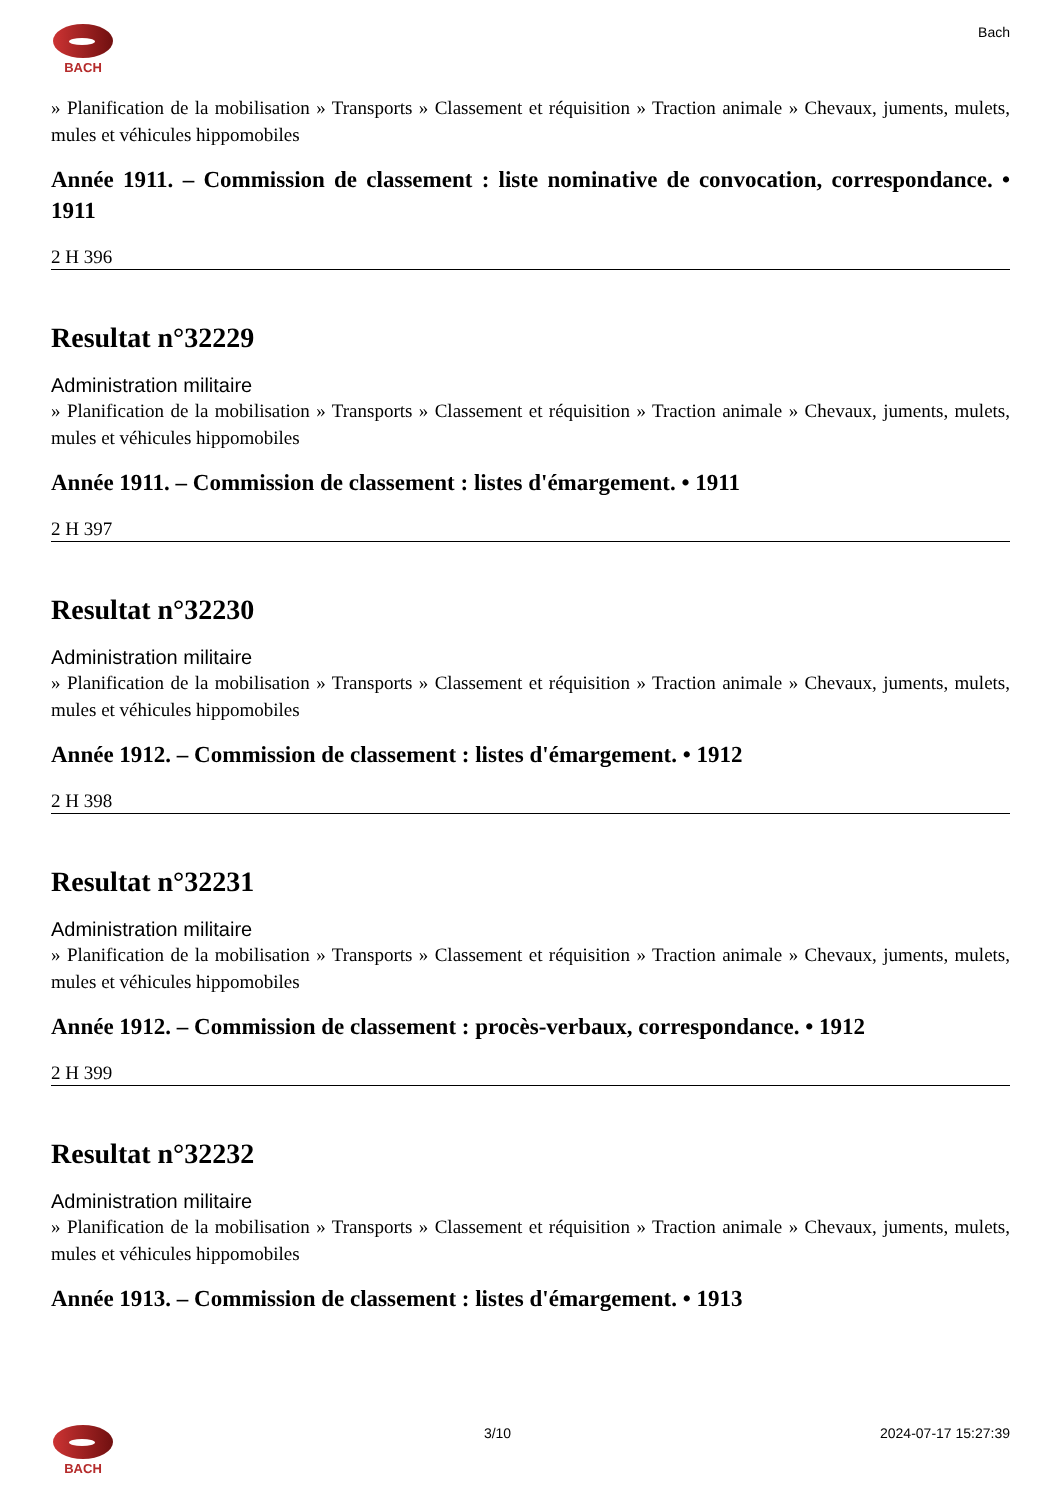BACH Bach
» Planification de la mobilisation » Transports » Classement et réquisition » Traction animale » Chevaux, juments, mulets, mules et véhicules hippomobiles
Année 1911. – Commission de classement : liste nominative de convocation, correspondance. • 1911
2 H 396
Resultat n°32229
Administration militaire
» Planification de la mobilisation » Transports » Classement et réquisition » Traction animale » Chevaux, juments, mulets, mules et véhicules hippomobiles
Année 1911. – Commission de classement : listes d'émargement. • 1911
2 H 397
Resultat n°32230
Administration militaire
» Planification de la mobilisation » Transports » Classement et réquisition » Traction animale » Chevaux, juments, mulets, mules et véhicules hippomobiles
Année 1912. – Commission de classement : listes d'émargement. • 1912
2 H 398
Resultat n°32231
Administration militaire
» Planification de la mobilisation » Transports » Classement et réquisition » Traction animale » Chevaux, juments, mulets, mules et véhicules hippomobiles
Année 1912. – Commission de classement : procès-verbaux, correspondance. • 1912
2 H 399
Resultat n°32232
Administration militaire
» Planification de la mobilisation » Transports » Classement et réquisition » Traction animale » Chevaux, juments, mulets, mules et véhicules hippomobiles
Année 1913. – Commission de classement : listes d'émargement. • 1913
BACH 3/10 2024-07-17 15:27:39